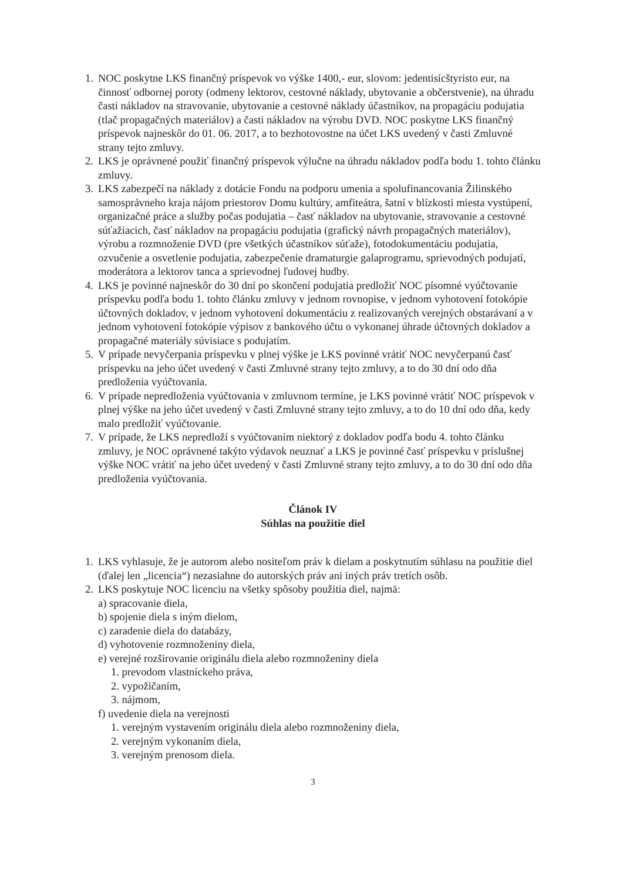1.
NOC poskytne LKS finančný príspevok vo výške 1400,- eur, slovom: jedentisícštyristo eur, na činnosť odbornej poroty (odmeny lektorov, cestovné náklady, ubytovanie a občerstvenie), na úhradu časti nákladov na stravovanie, ubytovanie a cestovné náklady účastníkov, na propagáciu podujatia (tlač propagačných materiálov) a časti nákladov na výrobu DVD. NOC poskytne LKS finančný príspevok najneskôr do 01. 06. 2017, a to bezhotovostne na účet LKS uvedený v časti Zmluvné strany tejto zmluvy.
2.
LKS je oprávnené použiť finančný príspevok výlučne na úhradu nákladov podľa bodu 1. tohto článku zmluvy.
3.
LKS zabezpečí na náklady z dotácie Fondu na podporu umenia a spolufinancovania Žilinského samosprávneho kraja nájom priestorov Domu kultúry, amfiteátra, šatní v blízkosti miesta vystúpení, organizačné práce a služby počas podujatia – časť nákladov na ubytovanie, stravovanie a cestovné súťažiacich, časť nákladov na propagáciu podujatia (grafický návrh propagačných materiálov), výrobu a rozmnoženie DVD (pre všetkých účastníkov súťaže), fotodokumentáciu podujatia, ozvučenie a osvetlenie podujatia, zabezpečenie dramaturgie galaprogramu, sprievodných podujatí, moderátora a lektorov tanca a sprievodnej ľudovej hudby.
4.
LKS je povinné najneskôr do 30 dní po skončení podujatia predložiť NOC písomné vyúčtovanie príspevku podľa bodu 1. tohto článku zmluvy v jednom rovnopise, v jednom vyhotovení fotokópie účtovných dokladov, v jednom vyhotovení dokumentáciu z realizovaných verejných obstarávaní a v jednom vyhotovení fotokópie výpisov z bankového účtu o vykonanej úhrade účtovných dokladov a propagačné materiály súvisiace s podujatím.
5.
V prípade nevyčerpania príspevku v plnej výške je LKS povinné vrátiť NOC nevyčerpanú časť príspevku na jeho účet uvedený v časti Zmluvné strany tejto zmluvy, a to do 30 dní odo dňa predloženia vyúčtovania.
6.
V prípade nepredloženia vyúčtovania v zmluvnom termíne, je LKS povinné vrátiť NOC príspevok v plnej výške na jeho účet uvedený v časti Zmluvné strany tejto zmluvy, a to do 10 dní odo dňa, kedy malo predložiť vyúčtovanie.
7.
V prípade, že LKS nepredloží s vyúčtovaním niektorý z dokladov podľa bodu 4. tohto článku zmluvy, je NOC oprávnené takýto výdavok neuznať a LKS je povinné časť príspevku v príslušnej výške NOC vrátiť na jeho účet uvedený v časti Zmluvné strany tejto zmluvy, a to do 30 dní odo dňa predloženia vyúčtovania.
Článok IV
Súhlas na použitie diel
1.
LKS vyhlasuje, že je autorom alebo nositeľom práv k dielam a poskytnutím súhlasu na použitie diel (ďalej len „licencia“) nezasiahne do autorských práv ani iných práv tretích osôb.
2.
LKS poskytuje NOC licenciu na všetky spôsoby použitia diel, najmä:
a) spracovanie diela,
b) spojenie diela s iným dielom,
c) zaradenie diela do databázy,
d) vyhotovenie rozmnoženiny diela,
e) verejné rozširovanie originálu diela alebo rozmnoženiny diela
1. prevodom vlastníckeho práva,
2. vypožičaním,
3. nájmom,
f) uvedenie diela na verejnosti
1. verejným vystavením originálu diela alebo rozmnoženiny diela,
2. verejným vykonaním diela,
3. verejným prenosom diela.
3